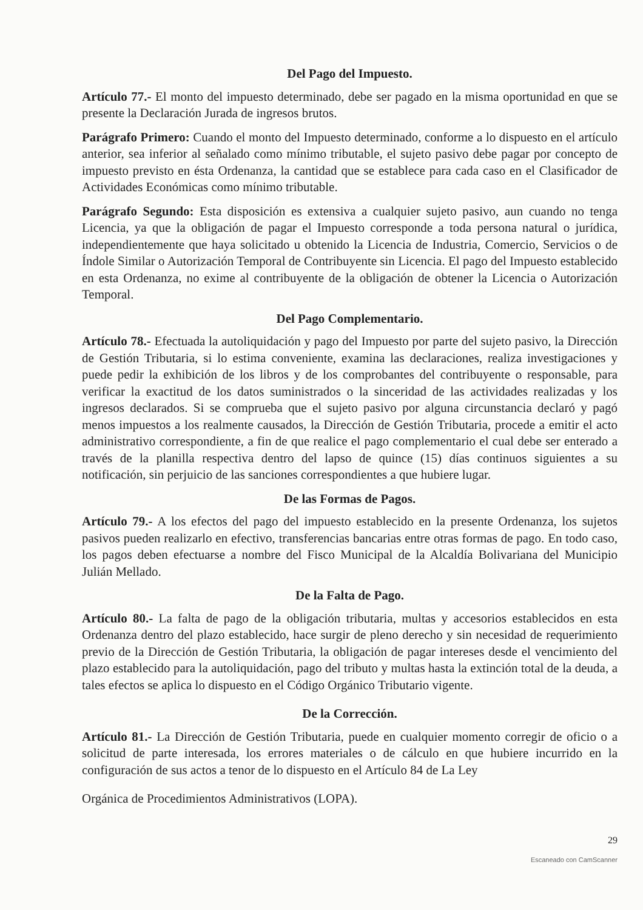Del Pago del Impuesto.
Artículo 77.- El monto del impuesto determinado, debe ser pagado en la misma oportunidad en que se presente la Declaración Jurada de ingresos brutos.
Parágrafo Primero: Cuando el monto del Impuesto determinado, conforme a lo dispuesto en el artículo anterior, sea inferior al señalado como mínimo tributable, el sujeto pasivo debe pagar por concepto de impuesto previsto en ésta Ordenanza, la cantidad que se establece para cada caso en el Clasificador de Actividades Económicas como mínimo tributable.
Parágrafo Segundo: Esta disposición es extensiva a cualquier sujeto pasivo, aun cuando no tenga Licencia, ya que la obligación de pagar el Impuesto corresponde a toda persona natural o jurídica, independientemente que haya solicitado u obtenido la Licencia de Industria, Comercio, Servicios o de Índole Similar o Autorización Temporal de Contribuyente sin Licencia. El pago del Impuesto establecido en esta Ordenanza, no exime al contribuyente de la obligación de obtener la Licencia o Autorización Temporal.
Del Pago Complementario.
Artículo 78.- Efectuada la autoliquidación y pago del Impuesto por parte del sujeto pasivo, la Dirección de Gestión Tributaria, si lo estima conveniente, examina las declaraciones, realiza investigaciones y puede pedir la exhibición de los libros y de los comprobantes del contribuyente o responsable, para verificar la exactitud de los datos suministrados o la sinceridad de las actividades realizadas y los ingresos declarados. Si se comprueba que el sujeto pasivo por alguna circunstancia declaró y pagó menos impuestos a los realmente causados, la Dirección de Gestión Tributaria, procede a emitir el acto administrativo correspondiente, a fin de que realice el pago complementario el cual debe ser enterado a través de la planilla respectiva dentro del lapso de quince (15) días continuos siguientes a su notificación, sin perjuicio de las sanciones correspondientes a que hubiere lugar.
De las Formas de Pagos.
Artículo 79.- A los efectos del pago del impuesto establecido en la presente Ordenanza, los sujetos pasivos pueden realizarlo en efectivo, transferencias bancarias entre otras formas de pago. En todo caso, los pagos deben efectuarse a nombre del Fisco Municipal de la Alcaldía Bolivariana del Municipio Julián Mellado.
De la Falta de Pago.
Artículo 80.- La falta de pago de la obligación tributaria, multas y accesorios establecidos en esta Ordenanza dentro del plazo establecido, hace surgir de pleno derecho y sin necesidad de requerimiento previo de la Dirección de Gestión Tributaria, la obligación de pagar intereses desde el vencimiento del plazo establecido para la autoliquidación, pago del tributo y multas hasta la extinción total de la deuda, a tales efectos se aplica lo dispuesto en el Código Orgánico Tributario vigente.
De la Corrección.
Artículo 81.- La Dirección de Gestión Tributaria, puede en cualquier momento corregir de oficio o a solicitud de parte interesada, los errores materiales o de cálculo en que hubiere incurrido en la configuración de sus actos a tenor de lo dispuesto en el Artículo 84 de La Ley
Orgánica de Procedimientos Administrativos (LOPA).
29
Escaneado con CamScanner